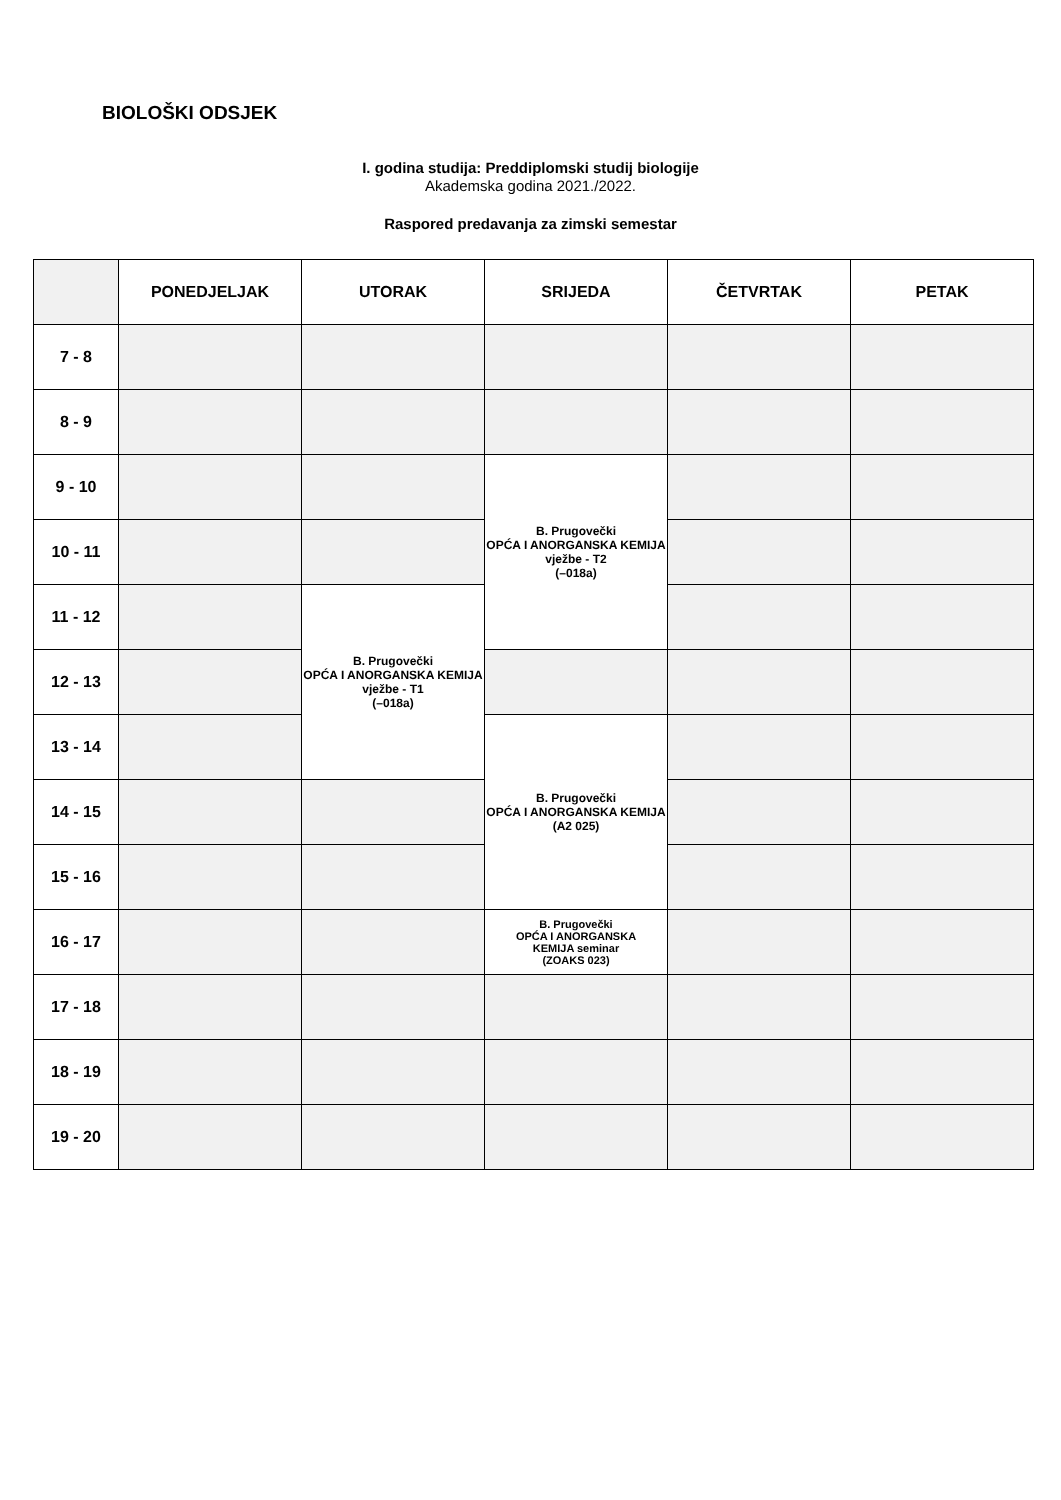BIOLOŠKI ODSJEK
I. godina studija: Preddiplomski studij biologije
Akademska godina 2021./2022.
Raspored predavanja za zimski semestar
| | PONEDJELJAK | UTORAK | SRIJEDA | ČETVRTAK | PETAK |
| --- | --- | --- | --- | --- | --- |
| 7 - 8 | | | | | |
| 8 - 9 | | | | | |
| 9 - 10 | | | B. Prugovečki OPĆA I ANORGANSKA KEMIJA vježbe - T2 (–018a) | | |
| 10 - 11 | | | | | |
| 11 - 12 | | B. Prugovečki OPĆA I ANORGANSKA KEMIJA vježbe - T1 (–018a) | | | |
| 12 - 13 | | | | | |
| 13 - 14 | | | B. Prugovečki OPĆA I ANORGANSKA KEMIJA (A2 025) | | |
| 14 - 15 | | | | | |
| 15 - 16 | | | | | |
| 16 - 17 | | | B. Prugovečki OPĆA I ANORGANSKA KEMIJA seminar (ZOAKS 023) | | |
| 17 - 18 | | | | | |
| 18 - 19 | | | | | |
| 19 - 20 | | | | | |